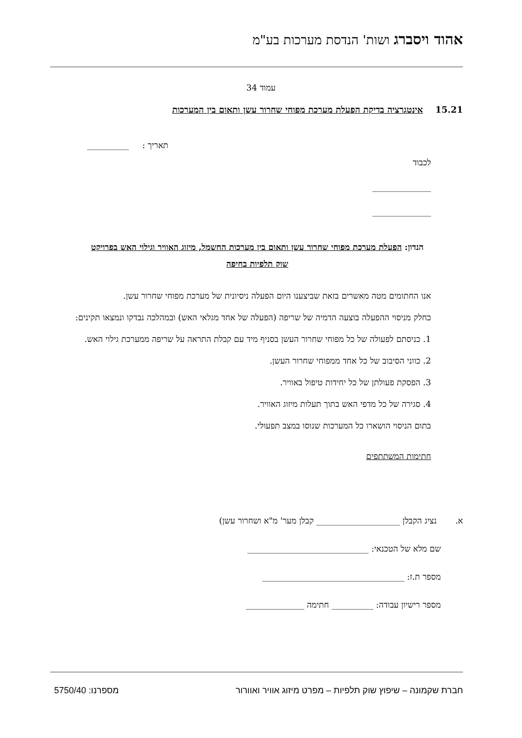אהוד ויסברג ושות' הנדסת מערכות בע"מ
עמוד 34
15.21 אינטגרציה בדיקת הפעלת מערכת מפוחי שחרור עשן ותאום בין המערכות
תאריך : __________
לכבוד
______________
______________
הנדון: הפעלת מערכת מפוחי שחרור עשן ותאום בין מערכות החשמל, מיזוג האוויר וגילוי האש בפרויקט שוק תלפיות בחיפה
אנו החתומים מטה מאשרים בזאת שביצענו היום הפעלה ניסיונית של מערכת מפוחי שחרור עשן.
כחלק מניסוי ההפעלה בוצעה הדמיה של שריפה (הפעלה של אחד מגלאי האש) ובמהלכה נבדקו ונמצאו תקינים:
1. כניסתם לפעולה של כל מפוחי שחרור העשן בסניף מיד עם קבלת התראה על שריפה ממערכת גילוי האש.
2. כווני הסיבוב של כל אחד ממפוחי שחרור העשן.
3. הפסקת פעולתן של כל יחידות טיפול באוויר.
4. סגירה של כל מדפי האש בתוך תעלות מיזוג האוויר.
בתום הניסוי הושארו כל המערכות שנוסו במצב תפעולי.
חתימות המשתתפים
א. נציג הקבלן ____________________ קבלן מער' מ"א ושחרור עשן)
שם מלא של הטכנאי: _____________________________
מספר ת.ז: __________________________________
מספר רישיון עבודה: __________ חתימה ______________
חברת שקמונה – שיפוץ שוק תלפיות – מפרט מיזוג אוויר ואוורור מספרנו: 5750/40